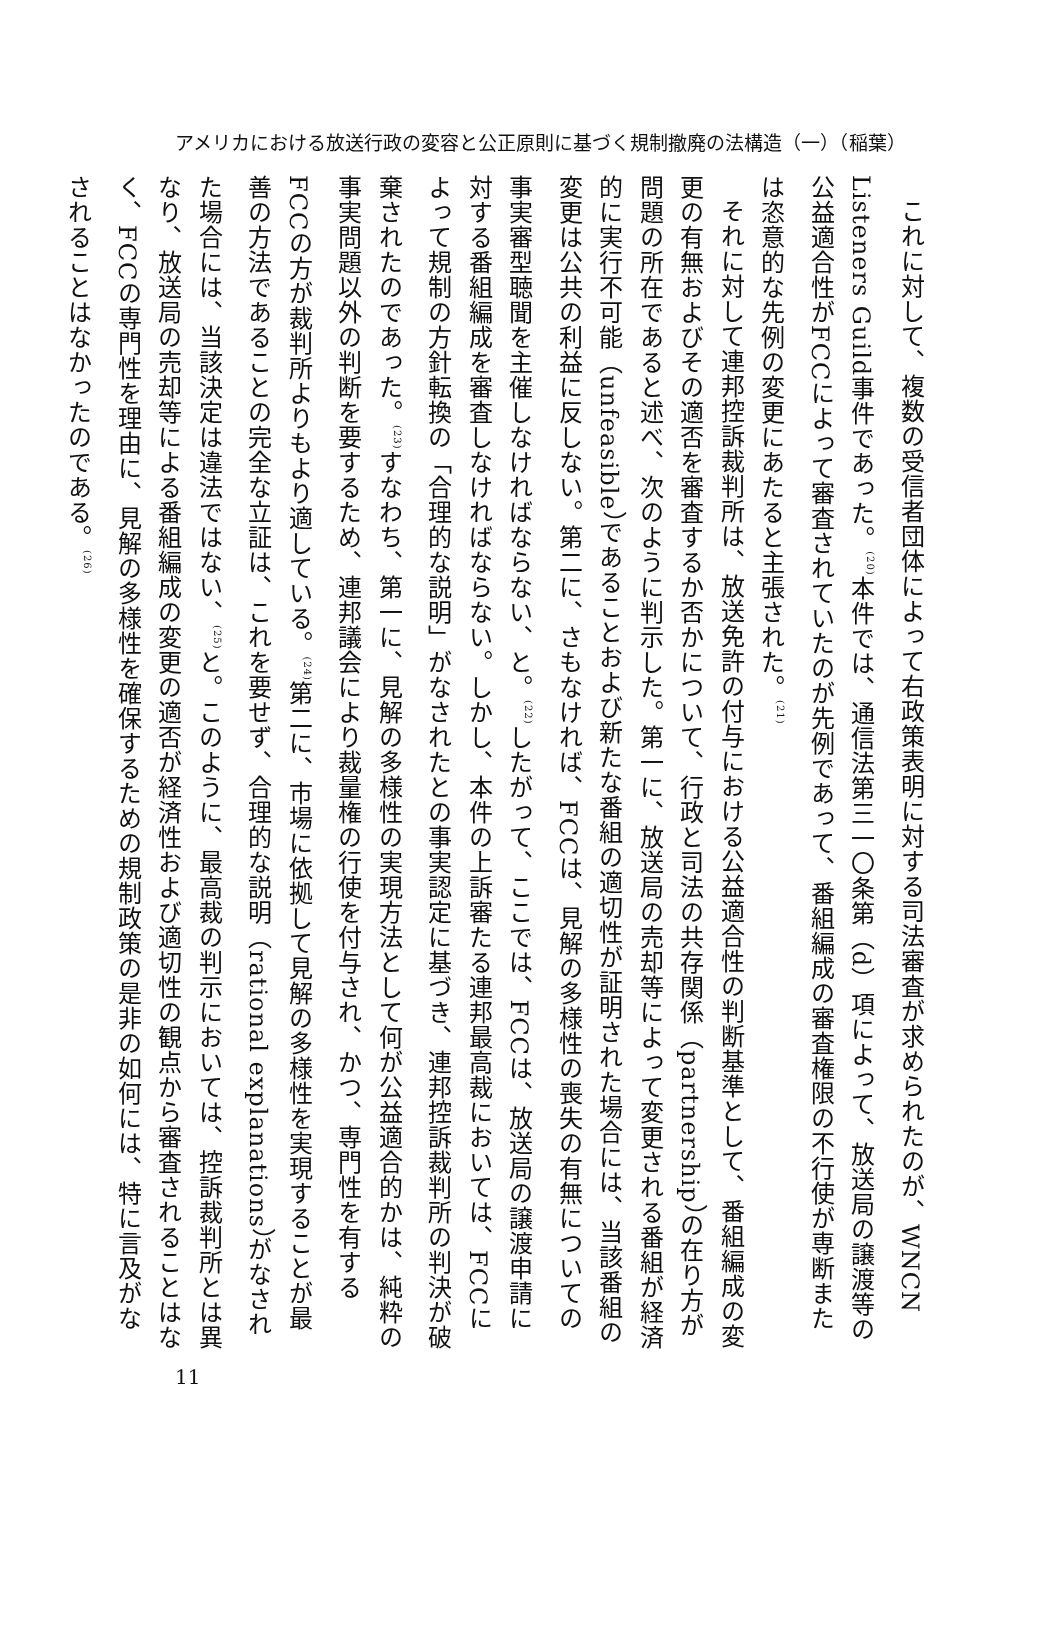アメリカにおける放送行政の変容と公正原則に基づく規制撤廃の法構造（一）（稲葉）
これに対して、複数の受信者団体によって右政策表明に対する司法審査が求められたのが、WNCN Listeners Guild事件であった。<sup>(20)</sup>本件では、通信法第三一〇条第（d）項によって、放送局の譲渡等の公益適合性がFCCによって審査されていたのが先例であって、番組編成の審査権限の不行使が専断または恣意的な先例の変更にあたると主張された。<sup>(21)</sup>
それに対して連邦控訴裁判所は、放送免許の付与における公益適合性の判断基準として、番組編成の変更の有無およびその適否を審査するか否かについて、行政と司法の共存関係（partnership）の在り方が問題の所在であると述べ、次のように判示した。第一に、放送局の売却等によって変更される番組が経済的に実行不可能（unfeasible）であることおよび新たな番組の適切性が証明された場合には、当該番組の変更は公共の利益に反しない。第二に、さもなければ、FCCは、見解の多様性の喪失の有無についての事実審型聴聞を主催しなければならない、と。<sup>(22)</sup>したがって、ここでは、FCCは、放送局の譲渡申請に対する番組編成を審査しなければならない。しかし、本件の上訴審たる連邦最高裁においては、FCCによって規制の方針転換の「合理的な説明」がなされたとの事実認定に基づき、連邦控訴裁判所の判決が破棄されたのであった。<sup>(23)</sup>すなわち、第一に、見解の多様性の実現方法として何が公益適合的かは、純粋の事実問題以外の判断を要するため、連邦議会により裁量権の行使を付与され、かつ、専門性を有するFCCの方が裁判所よりもより適している。<sup>(24)</sup>第二に、市場に依拠して見解の多様性を実現することが最善の方法であることの完全な立証は、これを要せず、合理的な説明（rational explanations）がなされた場合には、当該決定は違法ではない、<sup>(25)</sup>と。このように、最高裁の判示においては、控訴裁判所とは異なり、放送局の売却等による番組編成の変更の適否が経済性および適切性の観点から審査されることはなく、FCCの専門性を理由に、見解の多様性を確保するための規制政策の是非の如何には、特に言及がなされることはなかったのである。<sup>(26)</sup>
11